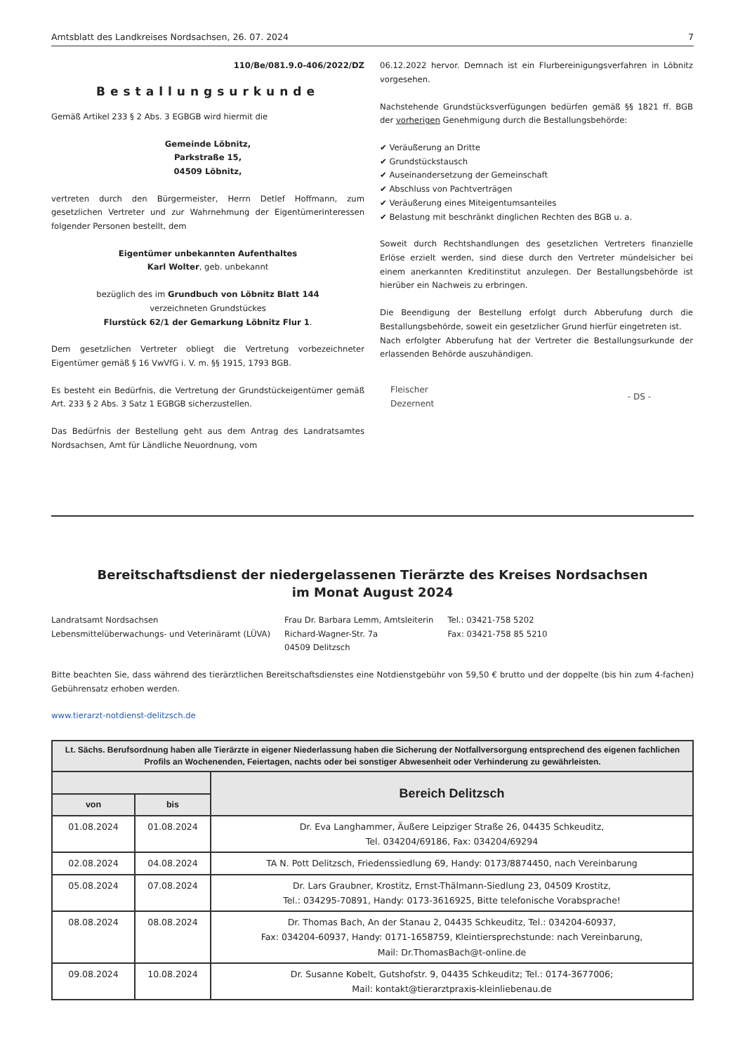Amtsblatt des Landkreises Nordsachsen, 26. 07. 2024 7
110/Be/081.9.0-406/2022/DZ
Bestallungsurkunde
Gemäß Artikel 233 § 2 Abs. 3 EGBGB wird hiermit die
Gemeinde Löbnitz,
Parkstraße 15,
04509 Löbnitz,
vertreten durch den Bürgermeister, Herrn Detlef Hoffmann, zum gesetzlichen Vertreter und zur Wahrnehmung der Eigentümerinteressen folgender Personen bestellt, dem
Eigentümer unbekannten Aufenthaltes
Karl Wolter, geb. unbekannt
bezüglich des im Grundbuch von Löbnitz Blatt 144
verzeichneten Grundstückes
Flurstück 62/1 der Gemarkung Löbnitz Flur 1.
Dem gesetzlichen Vertreter obliegt die Vertretung vorbezeichneter Eigentümer gemäß § 16 VwVfG i. V. m. §§ 1915, 1793 BGB.
Es besteht ein Bedürfnis, die Vertretung der Grundstückeigentümer gemäß Art. 233 § 2 Abs. 3 Satz 1 EGBGB sicherzustellen.
Das Bedürfnis der Bestellung geht aus dem Antrag des Landratsamtes Nordsachsen, Amt für Ländliche Neuordnung, vom
06.12.2022 hervor. Demnach ist ein Flurbereinigungsverfahren in Löbnitz vorgesehen.
Nachstehende Grundstücksverfügungen bedürfen gemäß §§ 1821 ff. BGB der vorherigen Genehmigung durch die Bestallungsbehörde:
✔ Veräußerung an Dritte
✔ Grundstückstausch
✔ Auseinandersetzung der Gemeinschaft
✔ Abschluss von Pachtverträgen
✔ Veräußerung eines Miteigentumsanteiles
✔ Belastung mit beschränkt dinglichen Rechten des BGB u. a.
Soweit durch Rechtshandlungen des gesetzlichen Vertreters finanzielle Erlöse erzielt werden, sind diese durch den Vertreter mündelsicher bei einem anerkannten Kreditinstitut anzulegen. Der Bestallungsbehörde ist hierüber ein Nachweis zu erbringen.
Die Beendigung der Bestellung erfolgt durch Abberufung durch die Bestallungsbehörde, soweit ein gesetzlicher Grund hierfür eingetreten ist.
Nach erfolgter Abberufung hat der Vertreter die Bestallungsurkunde der erlassenden Behörde auszuhändigen.
Fleischer
Dezernent - DS -
Bereitschaftsdienst der niedergelassenen Tierärzte des Kreises Nordsachsen
im Monat August 2024
Landratsamt Nordsachsen
Lebensmittelüberwachungs- und Veterinäramt (LÜVA)
Frau Dr. Barbara Lemm, Amtsleiterin
Richard-Wagner-Str. 7a
04509 Delitzsch
Tel.: 03421-758 5202
Fax: 03421-758 85 5210
Bitte beachten Sie, dass während des tierärztlichen Bereitschaftsdienstes eine Notdienstgebühr von 59,50 € brutto und der doppelte (bis hin zum 4-fachen) Gebührensatz erhoben werden.
www.tierarzt-notdienst-delitzsch.de
| Lt. Sächs. Berufsordnung haben alle Tierärzte in eigener Niederlassung haben die Sicherung der Notfallversorgung entsprechend des eigenen fachlichen Profils an Wochenenden, Feiertagen, nachts oder bei sonstiger Abwesenheit oder Verhinderung zu gewährleisten. | | |
| --- | --- | --- |
| | | Bereich Delitzsch |
| von | bis | |
| 01.08.2024 | 01.08.2024 | Dr. Eva Langhammer, Äußere Leipziger Straße 26, 04435 Schkeuditz, Tel. 034204/69186, Fax: 034204/69294 |
| 02.08.2024 | 04.08.2024 | TA N. Pott Delitzsch, Friedenssiedlung 69, Handy: 0173/8874450, nach Vereinbarung |
| 05.08.2024 | 07.08.2024 | Dr. Lars Graubner, Krostitz, Ernst-Thälmann-Siedlung 23, 04509 Krostitz, Tel.: 034295-70891, Handy: 0173-3616925, Bitte telefonische Vorabsprache! |
| 08.08.2024 | 08.08.2024 | Dr. Thomas Bach, An der Stanau 2, 04435 Schkeuditz, Tel.: 034204-60937, Fax: 034204-60937, Handy: 0171-1658759, Kleintiersprechstunde: nach Vereinbarung, Mail: Dr.ThomasBach@t-online.de |
| 09.08.2024 | 10.08.2024 | Dr. Susanne Kobelt, Gutshofstr. 9, 04435 Schkeuditz; Tel.: 0174-3677006; Mail: kontakt@tierarztpraxis-kleinliebenau.de |